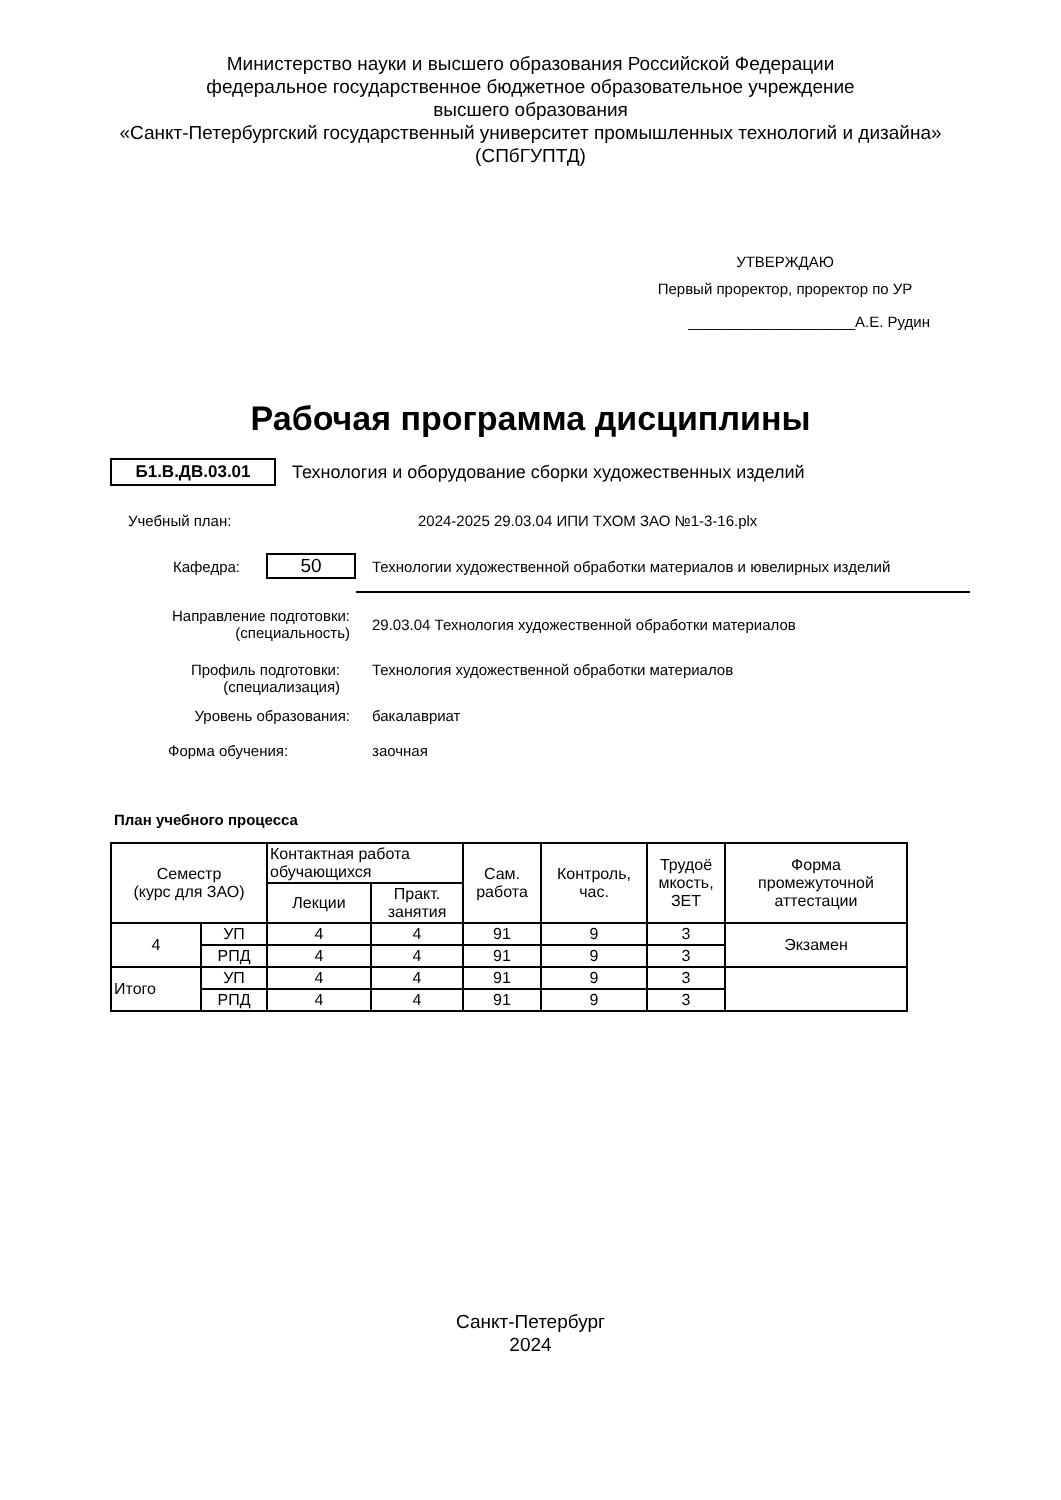Министерство науки и высшего образования Российской Федерации
федеральное государственное бюджетное образовательное учреждение
высшего образования
«Санкт-Петербургский государственный университет промышленных технологий и дизайна»
(СПбГУПТД)
УТВЕРЖДАЮ
Первый проректор, проректор по УР
____________________А.Е. Рудин
Рабочая программа дисциплины
Б1.В.ДВ.03.01
Технология и оборудование сборки художественных изделий
Учебный план:
2024-2025 29.03.04 ИПИ ТХОМ ЗАО №1-3-16.plx
Кафедра:
50
Технологии художественной обработки материалов и ювелирных изделий
Направление подготовки:
(специальность)
29.03.04 Технология художественной обработки материалов
Профиль подготовки:
(специализация)
Технология художественной обработки материалов
Уровень образования: бакалавриат
Форма обучения: заочная
План учебного процесса
| Семестр (курс для ЗАО) | | Контактная работа обучающихся | | Сам. работа | Контроль, час. | Трудоё мкость, ЗЕТ | Форма промежуточной аттестации |
| --- | --- | --- | --- | --- | --- | --- | --- |
| | | Лекции | Практ. занятия | | | | |
| 4 | УП | 4 | 4 | 91 | 9 | 3 | Экзамен |
| | РПД | 4 | 4 | 91 | 9 | 3 | |
| Итого | УП | 4 | 4 | 91 | 9 | 3 | |
| | РПД | 4 | 4 | 91 | 9 | 3 | |
Санкт-Петербург
2024